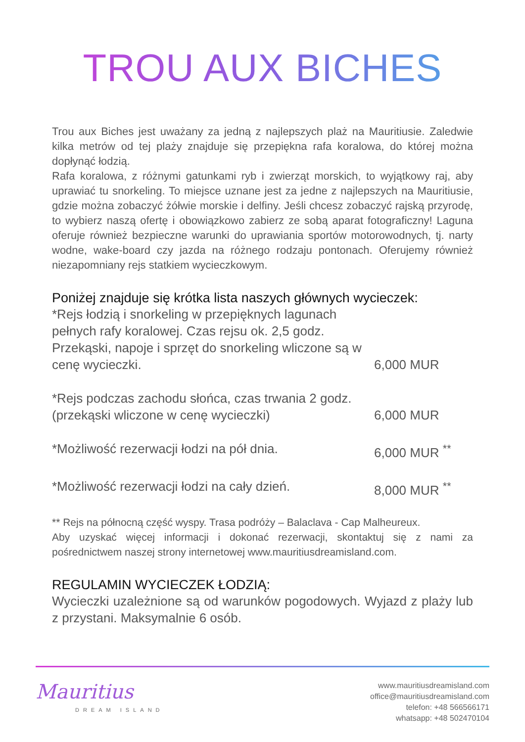TROU AUX BICHES
Trou aux Biches jest uważany za jedną z najlepszych plaż na Mauritiusie. Zaledwie kilka metrów od tej plaży znajduje się przepiękna rafa koralowa, do której można dopłynąć łodzią.
Rafa koralowa, z różnymi gatunkami ryb i zwierząt morskich, to wyjątkowy raj, aby uprawiać tu snorkeling. To miejsce uznane jest za jedne z najlepszych na Mauritiusie, gdzie można zobaczyć żółwie morskie i delfiny. Jeśli chcesz zobaczyć rajską przyrodę, to wybierz naszą ofertę i obowiązkowo zabierz ze sobą aparat fotograficzny! Laguna oferuje również bezpieczne warunki do uprawiania sportów motorowodnych, tj. narty wodne, wake-board czy jazda na różnego rodzaju pontonach. Oferujemy również niezapomniany rejs statkiem wycieczkowym.
Poniżej znajduje się krótka lista naszych głównych wycieczek:
*Rejs łodzią i snorkeling w przepięknych lagunach pełnych rafy koralowej. Czas rejsu ok. 2,5 godz. Przekąski, napoje i sprzęt do snorkeling wliczone są w cenę wycieczki.
6,000 MUR
*Rejs podczas zachodu słońca, czas trwania 2 godz. (przekąski wliczone w cenę wycieczki)
6,000 MUR
*Możliwość rezerwacji łodzi na pół dnia. 6,000 MUR <sup>**</sup>
*Możliwość rezerwacji łodzi na cały dzień.
8,000 MUR <sup>**</sup>
** Rejs na północną część wyspy. Trasa podróży – Balaclava - Cap Malheureux.
Aby uzyskać więcej informacji i dokonać rezerwacji, skontaktuj się z nami za pośrednictwem naszej strony internetowej www.mauritiusdreamisland.com.
REGULAMIN WYCIECZEK ŁODZIĄ:
Wycieczki uzależnione są od warunków pogodowych. Wyjazd z plaży lub z przystani. Maksymalnie 6 osób.
Mauritius
DREAM ISLAND
www.mauritiusdreamisland.com
office@mauritiusdreamisland.com
telefon: +48 566566171
whatsapp: +48 502470104